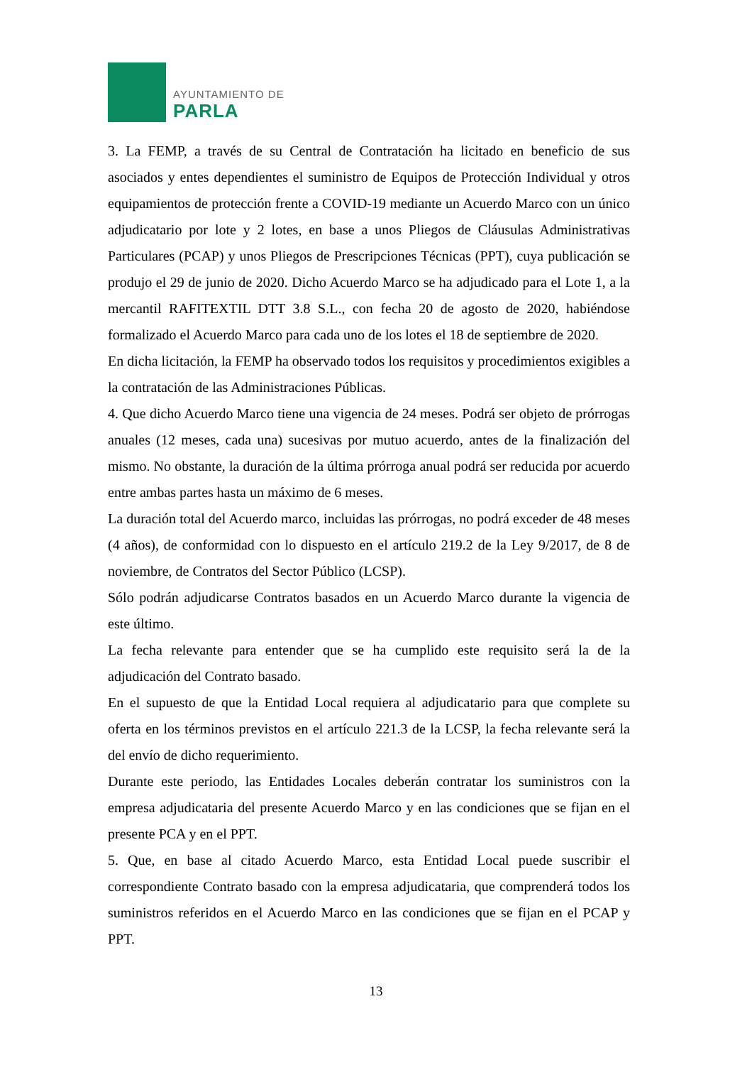AYUNTAMIENTO DE
PARLA
3. La FEMP, a través de su Central de Contratación ha licitado en beneficio de sus asociados y entes dependientes el suministro de Equipos de Protección Individual y otros equipamientos de protección frente a COVID-19 mediante un Acuerdo Marco con un único adjudicatario por lote y 2 lotes, en base a unos Pliegos de Cláusulas Administrativas Particulares (PCAP) y unos Pliegos de Prescripciones Técnicas (PPT), cuya publicación se produjo el 29 de junio de 2020. Dicho Acuerdo Marco se ha adjudicado para el Lote 1, a la mercantil RAFITEXTIL DTT 3.8 S.L., con fecha 20 de agosto de 2020, habiéndose formalizado el Acuerdo Marco para cada uno de los lotes el 18 de septiembre de 2020.
En dicha licitación, la FEMP ha observado todos los requisitos y procedimientos exigibles a la contratación de las Administraciones Públicas.
4. Que dicho Acuerdo Marco tiene una vigencia de 24 meses. Podrá ser objeto de prórrogas anuales (12 meses, cada una) sucesivas por mutuo acuerdo, antes de la finalización del mismo. No obstante, la duración de la última prórroga anual podrá ser reducida por acuerdo entre ambas partes hasta un máximo de 6 meses.
La duración total del Acuerdo marco, incluidas las prórrogas, no podrá exceder de 48 meses (4 años), de conformidad con lo dispuesto en el artículo 219.2 de la Ley 9/2017, de 8 de noviembre, de Contratos del Sector Público (LCSP).
Sólo podrán adjudicarse Contratos basados en un Acuerdo Marco durante la vigencia de este último.
La fecha relevante para entender que se ha cumplido este requisito será la de la adjudicación del Contrato basado.
En el supuesto de que la Entidad Local requiera al adjudicatario para que complete su oferta en los términos previstos en el artículo 221.3 de la LCSP, la fecha relevante será la del envío de dicho requerimiento.
Durante este periodo, las Entidades Locales deberán contratar los suministros con la empresa adjudicataria del presente Acuerdo Marco y en las condiciones que se fijan en el presente PCA y en el PPT.
5. Que, en base al citado Acuerdo Marco, esta Entidad Local puede suscribir el correspondiente Contrato basado con la empresa adjudicataria, que comprenderá todos los suministros referidos en el Acuerdo Marco en las condiciones que se fijan en el PCAP y PPT.
13